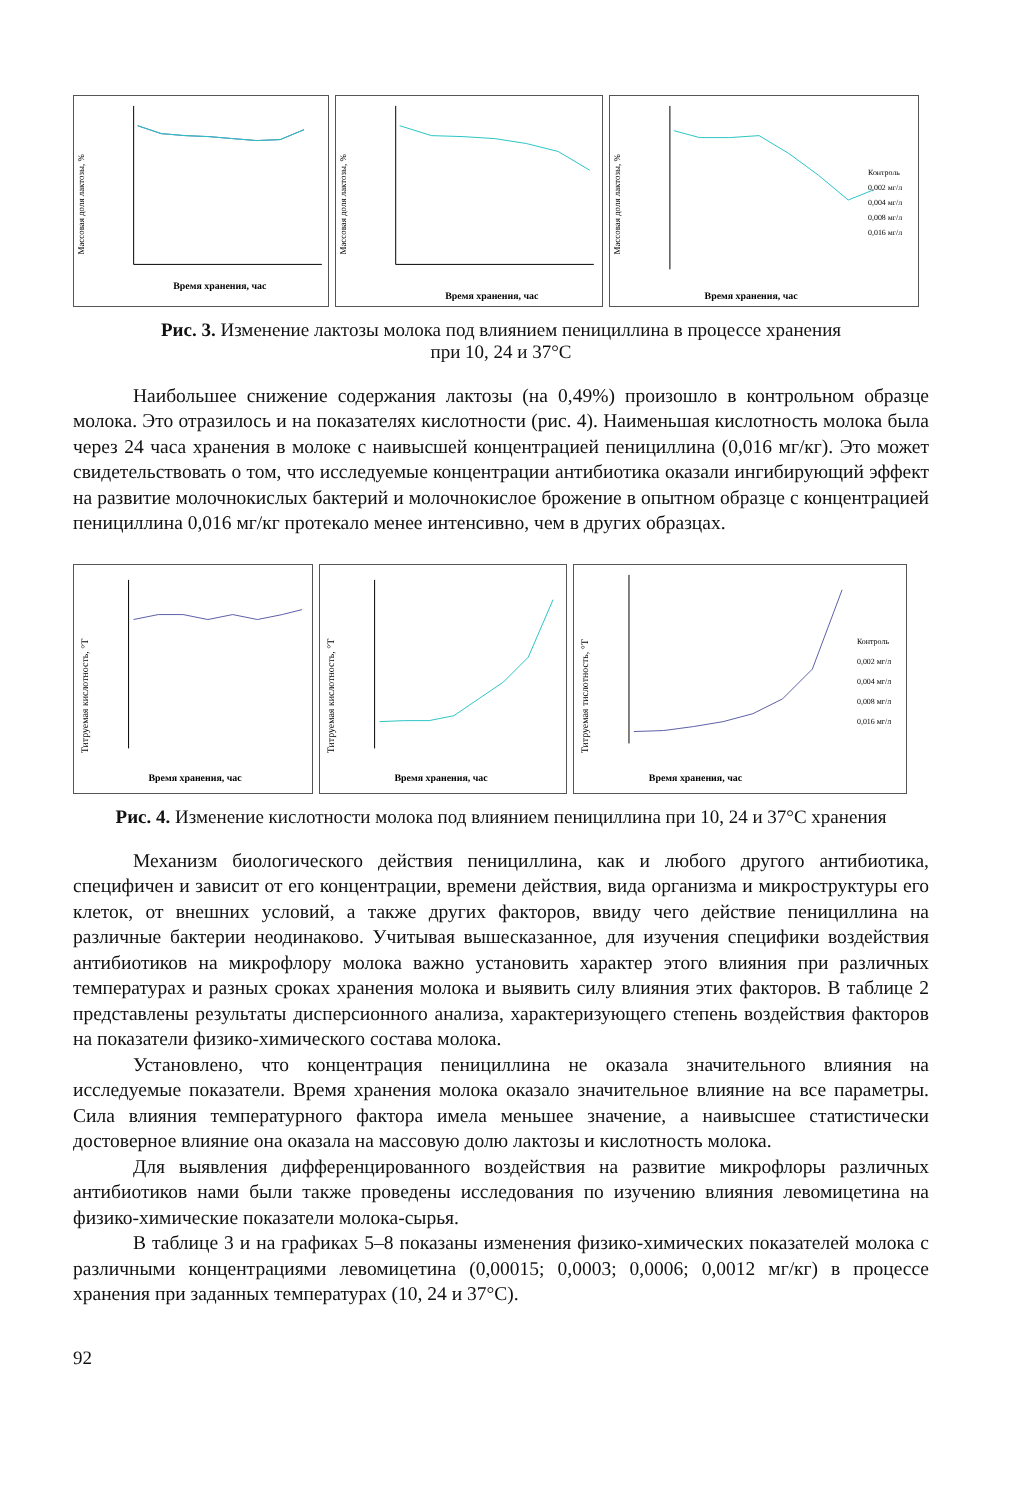Массовая доля лактозы, %
Время хранения, час
Массовая доля лактозы, %
Время хранения, час
Массовая доля лактозы, %
Контроль
0,002 мг/л
0,004 мг/л
0,008 мг/л
0,016 мг/л
Время хранения, час
Рис. 3. Изменение лактозы молока под влиянием пенициллина в процессе хранения
при 10, 24 и 37°С
Наибольшее снижение содержания лактозы (на 0,49%) произошло в контрольном образце молока. Это отразилось и на показателях кислотности (рис. 4). Наименьшая кислотность молока была через 24 часа хранения в молоке с наивысшей концентрацией пенициллина (0,016 мг/кг). Это может свидетельствовать о том, что исследуемые концентрации антибиотика оказали ингибирующий эффект на развитие молочнокислых бактерий и молочнокислое брожение в опытном образце с концентрацией пенициллина 0,016 мг/кг протекало менее интенсивно, чем в других образцах.
Титруемая кислотность, °Т
Время хранения, час
Титруемая кислотность, °Т
Время хранения, час
Титруемая тислотность, °Т
Контроль
0,002 мг/л
0,004 мг/л
0,008 мг/л
0,016 мг/л
Время хранения, час
Рис. 4. Изменение кислотности молока под влиянием пенициллина при 10, 24 и 37°С хранения
Механизм биологического действия пенициллина, как и любого другого антибиотика, специфичен и зависит от его концентрации, времени действия, вида организма и микроструктуры его клеток, от внешних условий, а также других факторов, ввиду чего действие пенициллина на различные бактерии неодинаково. Учитывая вышесказанное, для изучения специфики воздействия антибиотиков на микрофлору молока важно установить характер этого влияния при различных температурах и разных сроках хранения молока и выявить силу влияния этих факторов. В таблице 2 представлены результаты дисперсионного анализа, характеризующего степень воздействия факторов на показатели физико-химического состава молока.
Установлено, что концентрация пенициллина не оказала значительного влияния на исследуемые показатели. Время хранения молока оказало значительное влияние на все параметры. Сила влияния температурного фактора имела меньшее значение, а наивысшее статистически достоверное влияние она оказала на массовую долю лактозы и кислотность молока.
Для выявления дифференцированного воздействия на развитие микрофлоры различных антибиотиков нами были также проведены исследования по изучению влияния левомицетина на физико-химические показатели молока-сырья.
В таблице 3 и на графиках 5–8 показаны изменения физико-химических показателей молока с различными концентрациями левомицетина (0,00015; 0,0003; 0,0006; 0,0012 мг/кг) в процессе хранения при заданных температурах (10, 24 и 37°С).
92